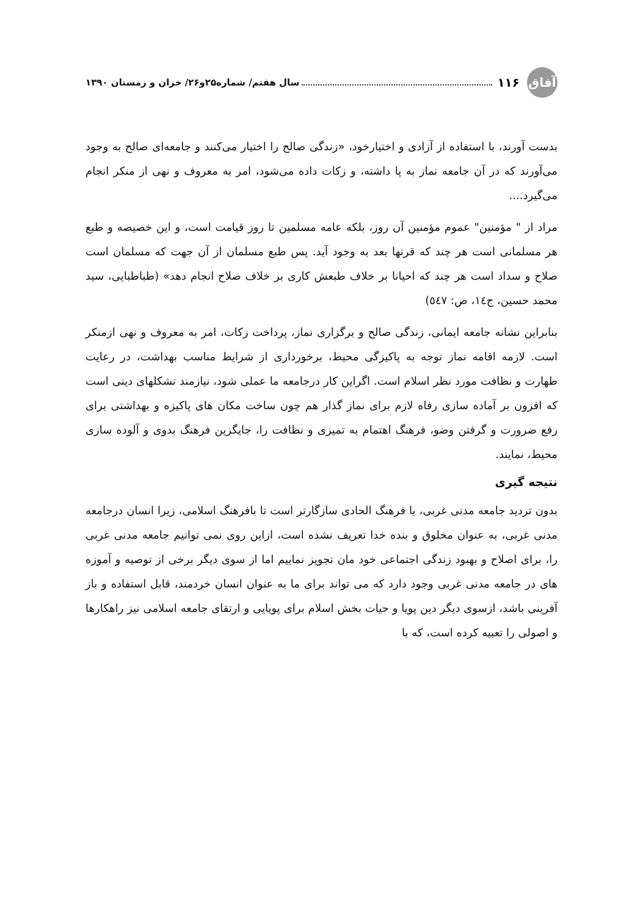آفاق
۱۱۶ سال هفتم/ شماره۲۵و۲۶/ خزان و زمستان ۱۳۹۰
بدست آورند، با استفاده از آزادی و اختیارخود، «زندگی صالح را اختیار می‌کنند و جامعه‌ای صالح به وجود می‌آورند که در آن جامعه نماز به پا داشته، و زکات داده می‌شود، امر به معروف و نهی از منکر انجام می‌گیرد....
مراد از " مؤمنین" عموم مؤمنین آن روز، بلکه عامه مسلمین تا روز قیامت است، و این خصیصه و طبع هر مسلمانی است هر چند که قرنها بعد به وجود آید. پس طبع مسلمان از آن جهت که مسلمان است صلاح و سداد است هر چند که احیانا بر خلاف طبعش کاری بر خلاف صلاح انجام دهد» (طباطبایی، سید محمد حسین، ج١٤، ص: ٥٤٧)
بنابراین نشانه جامعه ایمانی، زندگی صالح و برگزاری نماز، پرداخت زکات، امر به معروف و نهی ازمنکر است. لازمه اقامه نماز توجه به پاکیزگی محیط، برخورداری از شرایط مناسب بهداشت، در رعایت طهارت و نظافت مورد نظر اسلام است. اگراین کار درجامعه ما عملی شود، نیازمند تشکلهای دینی است که افزون بر آماده سازی رفاه لازم برای نماز گذار هم چون ساخت مکان های پاکیزه و بهداشتی برای رفع ضرورت و گرفتن وضو، فرهنگ اهتمام به تمیزی و نظافت را، جایگزین فرهنگ بدوی و آلوده سازی محیط، نمایند.
نتیجه گیری
بدون تردید جامعه مدنی غربی، با فرهنگ الحادی سازگارتر است تا بافرهنگ اسلامی، زیرا انسان درجامعه مدنی غربی، به عنوان مخلوق و بنده خدا تعریف نشده است، ازاین روی نمی توانیم جامعه مدنی غربی را، برای اصلاح و بهبود زندگی اجتماعی خود مان تجویز نماییم اما از سوی دیگر برخی از توصیه و آموزه های در جامعه مدنی غربی وجود دارد که می تواند برای ما به عنوان انسان خردمند، قابل استفاده و باز آفرینی باشد، ازسوی دیگر دین پویا و حیات بخش اسلام برای پویایی و ارتقای جامعه اسلامی نیز راهکارها و اصولی را تعبیه کرده است، که با